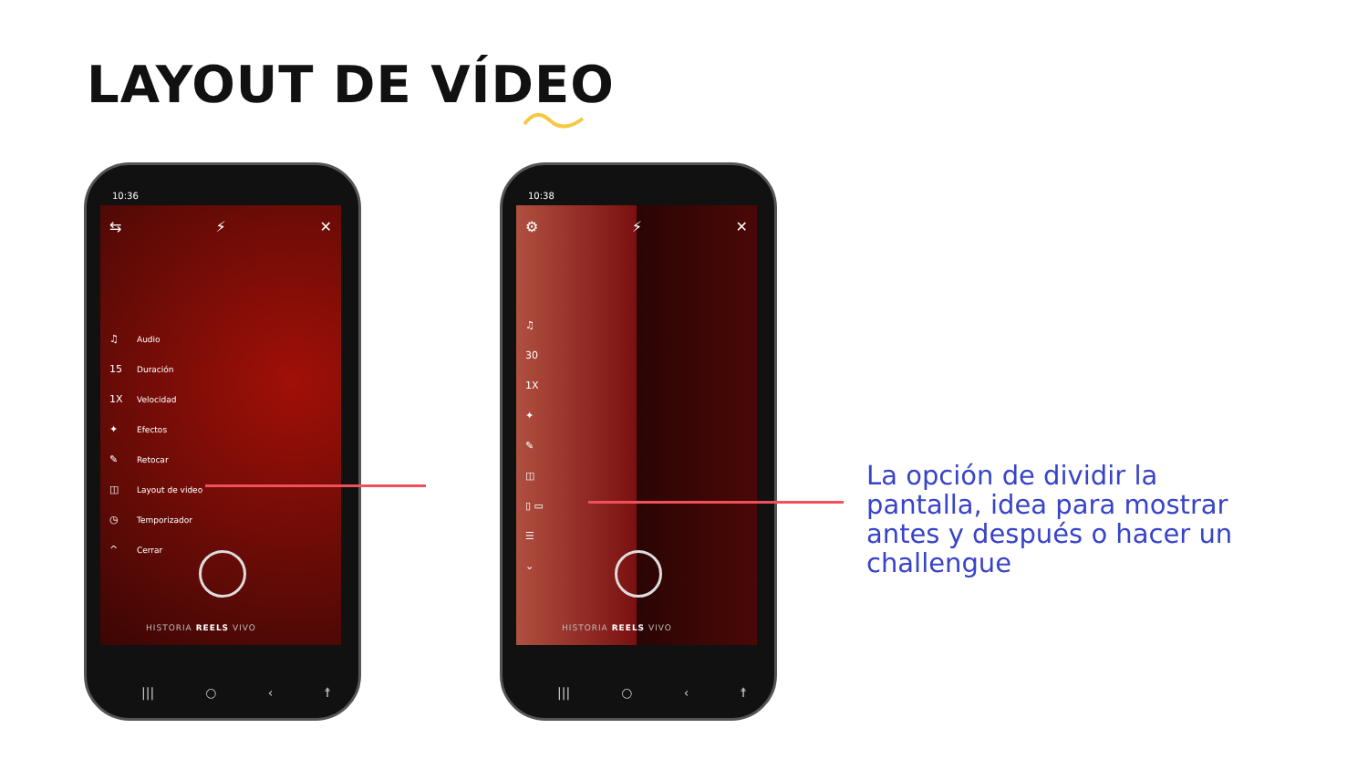LAYOUT DE VÍDEO
10:36
⇆ ⚡ ✕
♫ Audio
15 Duración
1X Velocidad
✦ Efectos
✎ Retocar
◫ Layout de video
◷ Temporizador
^ Cerrar
HISTORIA REELS VIVO
||| ○ ‹ ☨
10:38
⚙ ⚡ ✕
♫
30
1X
✦
✎
◫
▯ ▭
☰
⌄
HISTORIA REELS VIVO
||| ○ ‹ ☨
La opción de dividir la pantalla, idea para mostrar antes y después o hacer un challengue